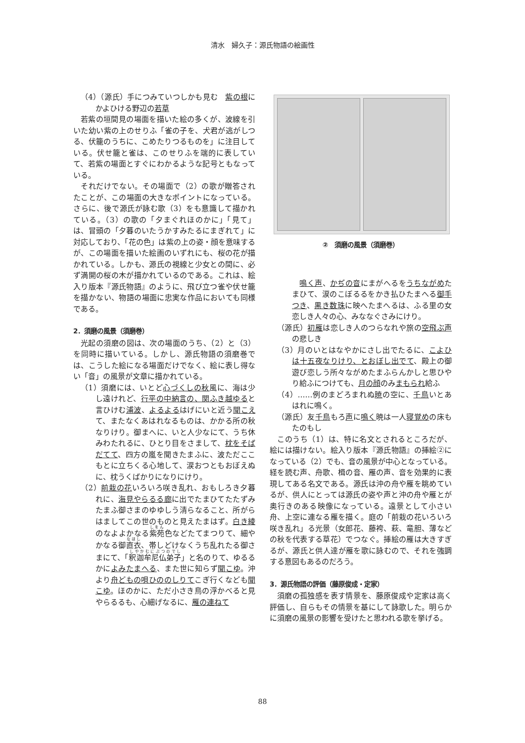清水　婦久子：源氏物語の絵画性
（4）（源氏）手につみていつしかも見む　紫の根にかよひける野辺の若草
若紫の垣間見の場面を描いた絵の多くが、波線を引いた幼い紫の上のせりふ「雀の子を、犬君が逃がしつる、伏籠のうちに、こめたりつるものを」に注目している。伏せ籠と雀は、このせりふを端的に表していて、若紫の場面とすぐにわかるような記号ともなっている。
それだけでない。その場面で（2）の歌が贈答されたことが、この場面の大きなポイントになっている。さらに、後で源氏が詠む歌（3）をも意識して描かれている。（3）の歌の「夕まぐれほのかに」「見て」は、冒頭の「夕暮のいたうかすみたるにまぎれて」に対応しており、「花の色」は紫の上の姿・顔を意味するが、この場面を描いた絵画のいずれにも、桜の花が描かれている。しかも、源氏の視線と少女との間に、必ず満開の桜の木が描かれているのである。これは、絵入り版本『源氏物語』のように、飛び立つ雀や伏せ籠を描かない、物語の場面に忠実な作品においても同様である。
2．須磨の風景（須磨巻）
光起の須磨の図は、次の場面のうち、（2）と（3）を同時に描いている。しかし、源氏物語の須磨巻では、こうした絵になる場面だけでなく、絵に表し得ない「音」の風景が文章に描かれている。
（1）須磨には、いとど心づくしの秋風に、海は少し遠けれど、行平の中納言の、関ふき越ゆると言ひけむ浦波、よるよるはげにいと近う聞こえて、またなくあはれなるものは、かかる所の秋なりけり。御まへに、いと人少なにて、うち休みわたれるに、ひとり目をさまして、枕をそばだてて、四方の嵐を聞きたまふに、波ただここもとに立ちくる心地して、涙おつともおぼえぬに、枕うくばかりになりにけり。
（2）前栽の花いろいろ咲き乱れ、おもしろき夕暮れに、海見やらるる廊に出でたまひてたたずみたまふ御さまのゆゆしう清らなること、所がらはましてこの世のものと見えたまはず。白き綾のなよよかなる紫苑色などたてまつりて、細やかなる御直衣、帯しどけなくうち乱れたる御さまにて、「釈迦牟尼仏弟子」と名のりて、ゆるるかによみたまへる、また世に知らず聞こゆ。沖より舟どもの唄ひののしりてこぎ行くなども聞こゆ。ほのかに、ただ小さき鳥の浮かべると見やらるるも、心細げなるに、雁の連ねて
②　須磨の風景（須磨巻）
　鳴く声、かぢの音にまがへるをうちながめたまひて、涙のこぼるるをかき払ひたまへる御手つき、黒き数珠に映へたまへるは、ふる里の女恋しき人々の心、みななぐさみにけり。
（源氏）初雁は恋しき人のつらなれや旅の空飛ぶ声の悲しき
（3）月のいとはなやかにさし出でたるに、こよひは十五夜なりけり、とおぼし出でて、殿上の御遊び恋しう所々ながめたまふらんかしと思ひやり給ふにつけても、月の顔のみまもられ給ふ
（4）……例のまどろまれぬ暁の空に、千鳥いとあはれに鳴く。
（源氏）友千鳥もろ声に鳴く暁は一人寝覚めの床もたのもし
このうち（1）は、特に名文とされるところだが、絵には描けない。絵入り版本『源氏物語』の挿絵②になっている（2）でも、音の風景が中心となっている。経を読む声、舟歌、楫の音、雁の声、音を効果的に表現してある名文である。源氏は沖の舟や雁を眺めているが、供人にとっては源氏の姿や声と沖の舟や雁とが奥行きのある映像になっている。遠景として小さい舟、上空に連なる雁を描く。庭の「前栽の花いろいろ咲き乱れ」る光景（女郎花、藤袴、萩、竜胆、薄などの秋を代表する草花）でつなぐ。挿絵の雁は大きすぎるが、源氏と供人達が雁を歌に詠むので、それを強調する意図もあるのだろう。
3．源氏物語の評価（藤原俊成・定家）
須磨の孤独感を表す情景を、藤原俊成や定家は高く評価し、自らもその情景を基にして詠歌した。明らかに須磨の風景の影響を受けたと思われる歌を挙げる。
88